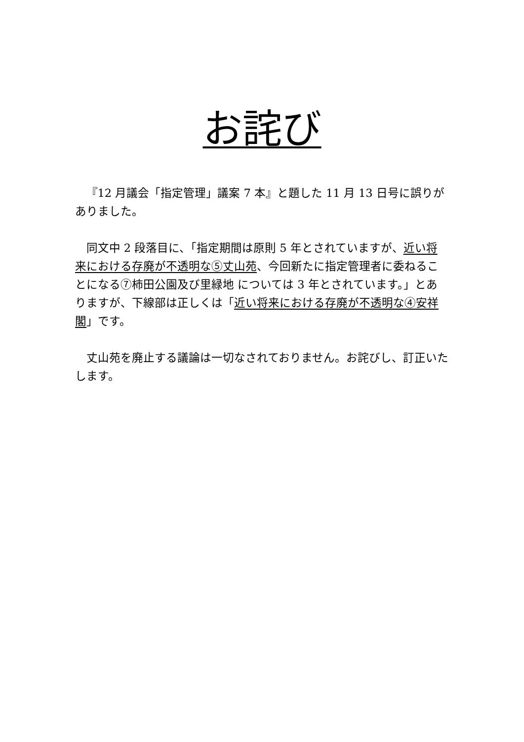お詫び
『12 月議会「指定管理」議案 7 本』と題した 11 月 13 日号に誤りがありました。
同文中 2 段落目に、「指定期間は原則 5 年とされていますが、近い将来における存廃が不透明な⑤丈山苑、今回新たに指定管理者に委ねることになる⑦柿田公園及び里緑地 については 3 年とされています。」とありますが、下線部は正しくは「近い将来における存廃が不透明な④安祥閣」です。
丈山苑を廃止する議論は一切なされておりません。お詫びし、訂正いたします。